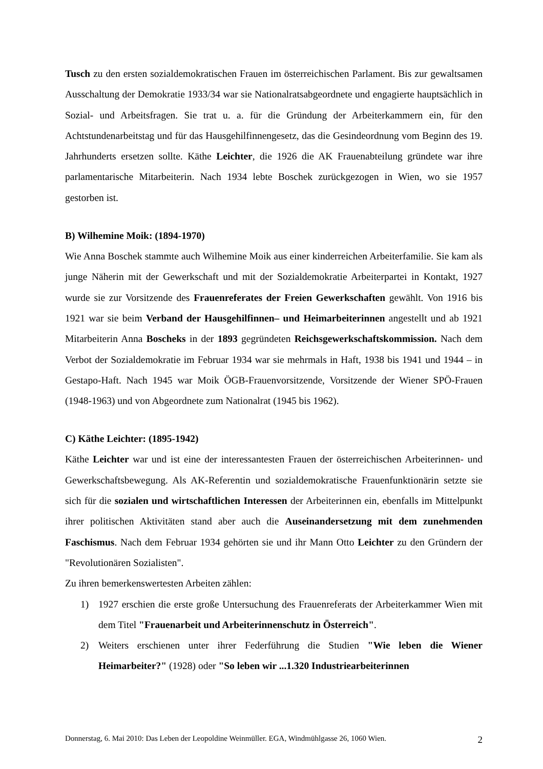Tusch zu den ersten sozialdemokratischen Frauen im österreichischen Parlament. Bis zur gewaltsamen Ausschaltung der Demokratie 1933/34 war sie Nationalratsabgeordnete und engagierte hauptsächlich in Sozial- und Arbeitsfragen. Sie trat u. a. für die Gründung der Arbeiterkammern ein, für den Achtstundenarbeitstag und für das Hausgehilfinnengesetz, das die Gesindeordnung vom Beginn des 19. Jahrhunderts ersetzen sollte. Käthe Leichter, die 1926 die AK Frauenabteilung gründete war ihre parlamentarische Mitarbeiterin. Nach 1934 lebte Boschek zurückgezogen in Wien, wo sie 1957 gestorben ist.
B) Wilhemine Moik: (1894-1970)
Wie Anna Boschek stammte auch Wilhemine Moik aus einer kinderreichen Arbeiterfamilie. Sie kam als junge Näherin mit der Gewerkschaft und mit der Sozialdemokratie Arbeiterpartei in Kontakt, 1927 wurde sie zur Vorsitzende des Frauenreferates der Freien Gewerkschaften gewählt. Von 1916 bis 1921 war sie beim Verband der Hausgehilfinnen– und Heimarbeiterinnen angestellt und ab 1921 Mitarbeiterin Anna Boscheks in der 1893 gegründeten Reichsgewerkschaftskommission. Nach dem Verbot der Sozialdemokratie im Februar 1934 war sie mehrmals in Haft, 1938 bis 1941 und 1944 – in Gestapo-Haft. Nach 1945 war Moik ÖGB-Frauenvorsitzende, Vorsitzende der Wiener SPÖ-Frauen (1948-1963) und von Abgeordnete zum Nationalrat (1945 bis 1962).
C) Käthe Leichter: (1895-1942)
Käthe Leichter war und ist eine der interessantesten Frauen der österreichischen Arbeiterinnen- und Gewerkschaftsbewegung. Als AK-Referentin und sozialdemokratische Frauenfunktionärin setzte sie sich für die sozialen und wirtschaftlichen Interessen der Arbeiterinnen ein, ebenfalls im Mittelpunkt ihrer politischen Aktivitäten stand aber auch die Auseinandersetzung mit dem zunehmenden Faschismus. Nach dem Februar 1934 gehörten sie und ihr Mann Otto Leichter zu den Gründern der "Revolutionären Sozialisten".
Zu ihren bemerkenswertesten Arbeiten zählen:
1) 1927 erschien die erste große Untersuchung des Frauenreferats der Arbeiterkammer Wien mit dem Titel "Frauenarbeit und Arbeiterinnenschutz in Österreich".
2) Weiters erschienen unter ihrer Federführung die Studien "Wie leben die Wiener Heimarbeiter?" (1928) oder "So leben wir ...1.320 Industriearbeiterinnen
Donnerstag, 6. Mai 2010: Das Leben der Leopoldine Weinmüller. EGA, Windmühlgasse 26, 1060 Wien. 2